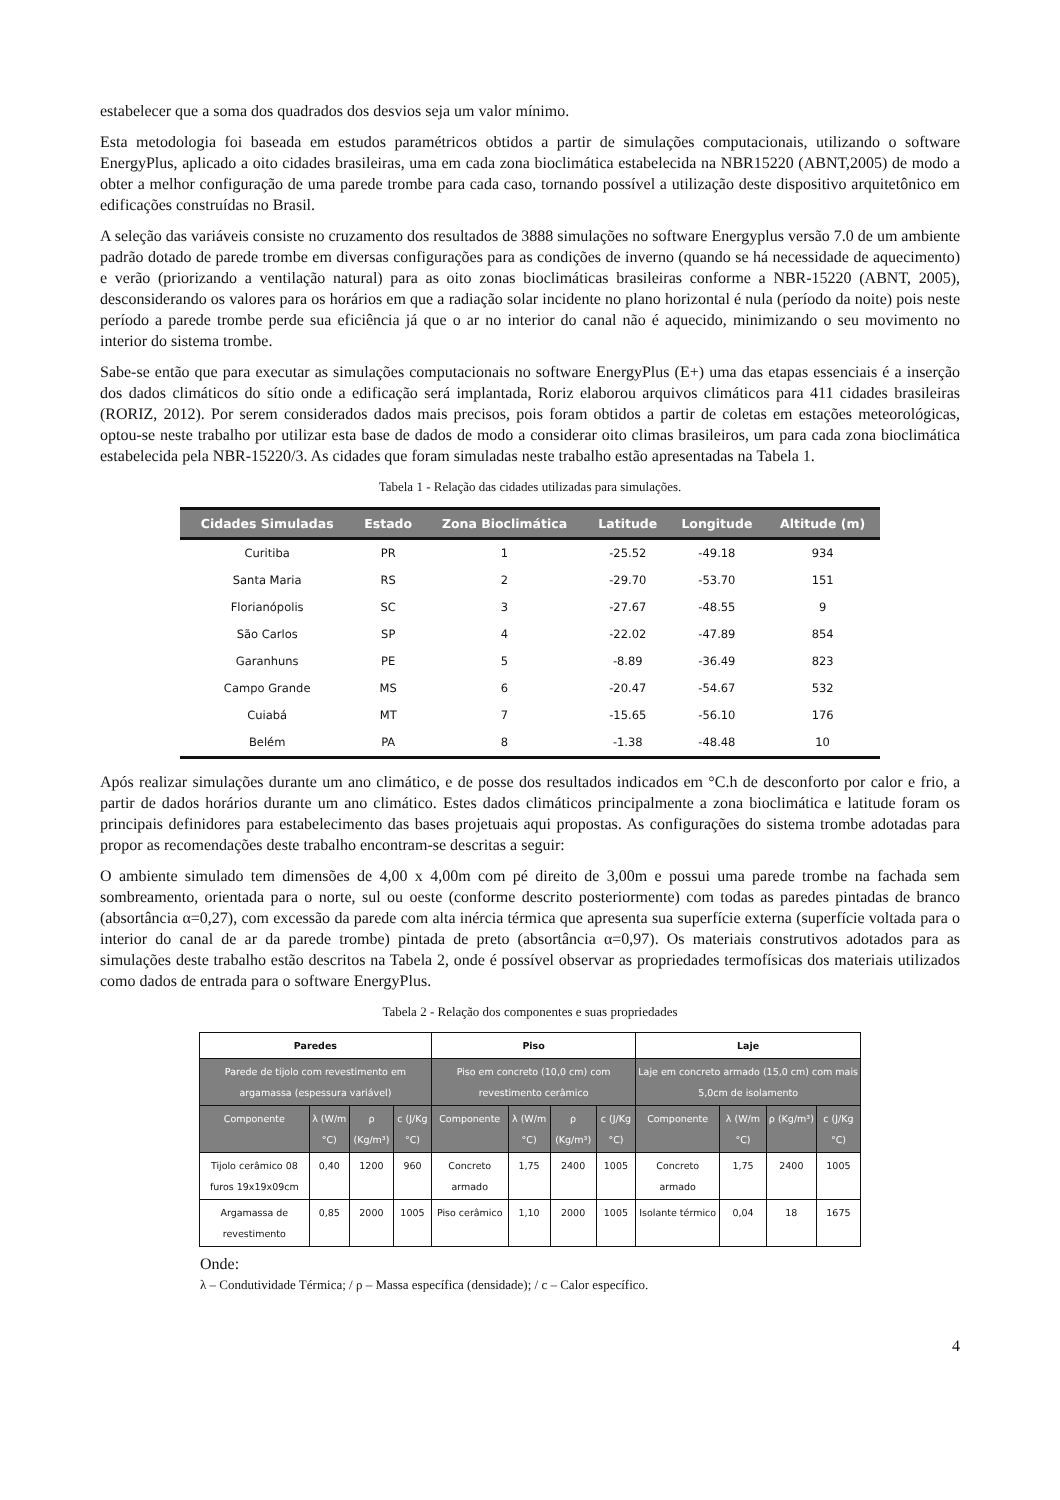estabelecer que a soma dos quadrados dos desvios seja um valor mínimo.
Esta metodologia foi baseada em estudos paramétricos obtidos a partir de simulações computacionais, utilizando o software EnergyPlus, aplicado a oito cidades brasileiras, uma em cada zona bioclimática estabelecida na NBR15220 (ABNT,2005) de modo a obter a melhor configuração de uma parede trombe para cada caso, tornando possível a utilização deste dispositivo arquitetônico em edificações construídas no Brasil.
A seleção das variáveis consiste no cruzamento dos resultados de 3888 simulações no software Energyplus versão 7.0 de um ambiente padrão dotado de parede trombe em diversas configurações para as condições de inverno (quando se há necessidade de aquecimento) e verão (priorizando a ventilação natural) para as oito zonas bioclimáticas brasileiras conforme a NBR-15220 (ABNT, 2005), desconsiderando os valores para os horários em que a radiação solar incidente no plano horizontal é nula (período da noite) pois neste período a parede trombe perde sua eficiência já que o ar no interior do canal não é aquecido, minimizando o seu movimento no interior do sistema trombe.
Sabe-se então que para executar as simulações computacionais no software EnergyPlus (E+) uma das etapas essenciais é a inserção dos dados climáticos do sítio onde a edificação será implantada, Roriz elaborou arquivos climáticos para 411 cidades brasileiras (RORIZ, 2012). Por serem considerados dados mais precisos, pois foram obtidos a partir de coletas em estações meteorológicas, optou-se neste trabalho por utilizar esta base de dados de modo a considerar oito climas brasileiros, um para cada zona bioclimática estabelecida pela NBR-15220/3. As cidades que foram simuladas neste trabalho estão apresentadas na Tabela 1.
Tabela 1 - Relação das cidades utilizadas para simulações.
| Cidades Simuladas | Estado | Zona Bioclimática | Latitude | Longitude | Altitude (m) |
| --- | --- | --- | --- | --- | --- |
| Curitiba | PR | 1 | -25.52 | -49.18 | 934 |
| Santa Maria | RS | 2 | -29.70 | -53.70 | 151 |
| Florianópolis | SC | 3 | -27.67 | -48.55 | 9 |
| São Carlos | SP | 4 | -22.02 | -47.89 | 854 |
| Garanhuns | PE | 5 | -8.89 | -36.49 | 823 |
| Campo Grande | MS | 6 | -20.47 | -54.67 | 532 |
| Cuiabá | MT | 7 | -15.65 | -56.10 | 176 |
| Belém | PA | 8 | -1.38 | -48.48 | 10 |
Após realizar simulações durante um ano climático, e de posse dos resultados indicados em °C.h de desconforto por calor e frio, a partir de dados horários durante um ano climático. Estes dados climáticos principalmente a zona bioclimática e latitude foram os principais definidores para estabelecimento das bases projetuais aqui propostas. As configurações do sistema trombe adotadas para propor as recomendações deste trabalho encontram-se descritas a seguir:
O ambiente simulado tem dimensões de 4,00 x 4,00m com pé direito de 3,00m e possui uma parede trombe na fachada sem sombreamento, orientada para o norte, sul ou oeste (conforme descrito posteriormente) com todas as paredes pintadas de branco (absortância α=0,27), com excessão da parede com alta inércia térmica que apresenta sua superfície externa (superfície voltada para o interior do canal de ar da parede trombe) pintada de preto (absortância α=0,97). Os materiais construtivos adotados para as simulações deste trabalho estão descritos na Tabela 2, onde é possível observar as propriedades termofísicas dos materiais utilizados como dados de entrada para o software EnergyPlus.
Tabela 2 - Relação dos componentes e suas propriedades
| Paredes | | | | Piso | | | | Laje | | | |
| --- | --- | --- | --- | --- | --- | --- | --- | --- | --- | --- | --- |
| Parede de tijolo com revestimento em argamassa (espessura variável) | | | | Piso em concreto (10,0 cm) com revestimento cerâmico | | | | Laje em concreto armado (15,0 cm) com mais 5,0cm de isolamento | | | |
| Componente | λ (W/m °C) | ρ (Kg/m³) | c (J/Kg °C) | Componente | λ (W/m °C) | ρ (Kg/m³) | c (J/Kg °C) | Componente | λ (W/m °C) | ρ (Kg/m³) | c (J/Kg °C) |
| Tijolo cerâmico 08 furos 19x19x09cm | 0,40 | 1200 | 960 | Concreto armado | 1,75 | 2400 | 1005 | Concreto armado | 1,75 | 2400 | 1005 |
| Argamassa de revestimento | 0,85 | 2000 | 1005 | Piso cerâmico | 1,10 | 2000 | 1005 | Isolante térmico | 0,04 | 18 | 1675 |
Onde:
λ – Condutividade Térmica; / ρ – Massa específica (densidade); / c – Calor específico.
4